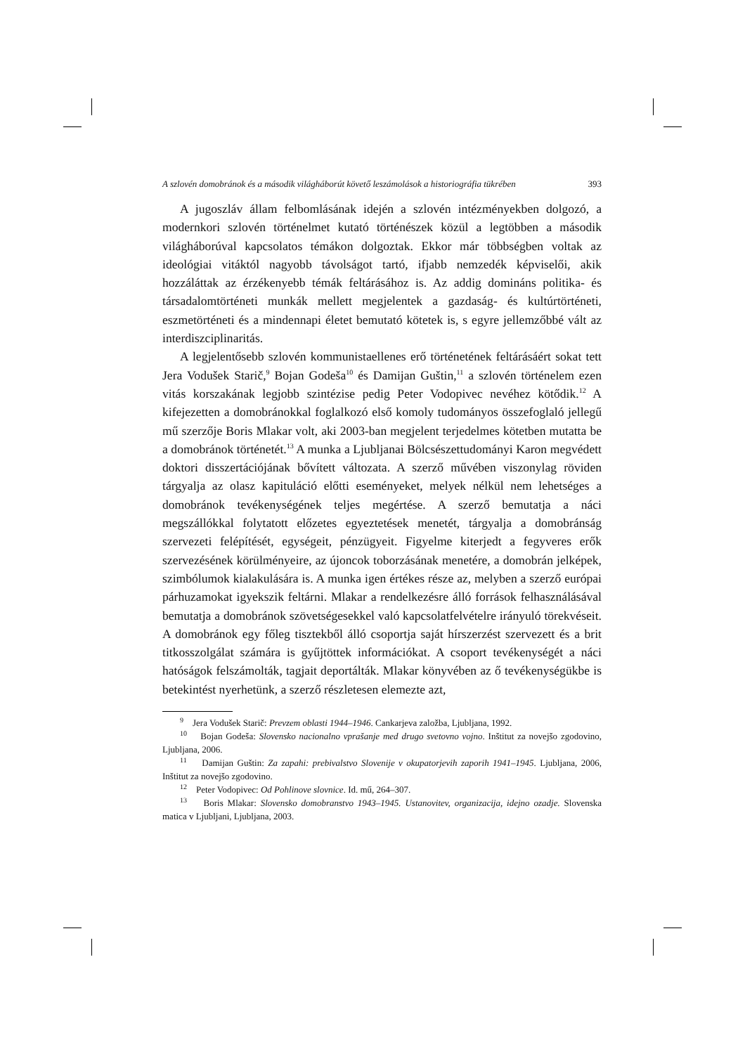A szlovén domobránok és a második világháborút követő leszámolások a historiográfia tükrében 393
A jugoszláv állam felbomlásának idején a szlovén intézményekben dolgozó, a modernkori szlovén történelmet kutató történészek közül a legtöbben a második világháborúval kapcsolatos témákon dolgoztak. Ekkor már többségben voltak az ideológiai vitáktól nagyobb távolságot tartó, ifjabb nemzedék képviselői, akik hozzáláttak az érzékenyebb témák feltárásához is. Az addig domináns politika- és társadalomtörténeti munkák mellett megjelentek a gazdaság- és kultúrtörténeti, eszmetörténeti és a mindennapi életet bemutató kötetek is, s egyre jellemzőbbé vált az interdiszciplinaritás.
A legjelentősebb szlovén kommunistaellenes erő történetének feltárásáért sokat tett Jera Vodušek Starič,<sup>9</sup> Bojan Godeša<sup>10</sup> és Damijan Guštin,<sup>11</sup> a szlovén történelem ezen vitás korszakának legjobb szintézise pedig Peter Vodopivec nevéhez kötődik.<sup>12</sup> A kifejezetten a domobránokkal foglalkozó első komoly tudományos összefoglaló jellegű mű szerzője Boris Mlakar volt, aki 2003-ban megjelent terjedelmes kötetben mutatta be a domobránok történetét.<sup>13</sup> A munka a Ljubljanai Bölcsészettudományi Karon megvédett doktori disszertációjának bővített változata. A szerző művében viszonylag röviden tárgyalja az olasz kapituláció előtti eseményeket, melyek nélkül nem lehetséges a domobránok tevékenységének teljes megértése. A szerző bemutatja a náci megszállókkal folytatott előzetes egyeztetések menetét, tárgyalja a domobránság szervezeti felépítését, egységeit, pénzügyeit. Figyelme kiterjedt a fegyveres erők szervezésének körülményeire, az újoncok toborzásának menetére, a domobrán jelképek, szimbólumok kialakulására is. A munka igen értékes része az, melyben a szerző európai párhuzamokat igyekszik feltárni. Mlakar a rendelkezésre álló források felhasználásával bemutatja a domobránok szövetségesekkel való kapcsolatfelvételre irányuló törekvéseit. A domobránok egy főleg tisztekből álló csoportja saját hírszerzést szervezett és a brit titkosszolgálat számára is gyűjtöttek információkat. A csoport tevékenységét a náci hatóságok felszámolták, tagjait deportálták. Mlakar könyvében az ő tevékenységükbe is betekintést nyerhetünk, a szerző részletesen elemezte azt,
<sup>9</sup> Jera Vodušek Starič: Prevzem oblasti 1944–1946. Cankarjeva založba, Ljubljana, 1992.
<sup>10</sup> Bojan Godeša: Slovensko nacionalno vprašanje med drugo svetovno vojno. Inštitut za novejšo zgodovino, Ljubljana, 2006.
<sup>11</sup> Damijan Guštin: Za zapahi: prebivalstvo Slovenije v okupatorjevih zaporih 1941–1945. Ljubljana, 2006, Inštitut za novejšo zgodovino.
<sup>12</sup> Peter Vodopivec: Od Pohlinove slovnice. Id. mű, 264–307.
<sup>13</sup> Boris Mlakar: Slovensko domobranstvo 1943–1945. Ustanovitev, organizacija, idejno ozadje. Slovenska matica v Ljubljani, Ljubljana, 2003.